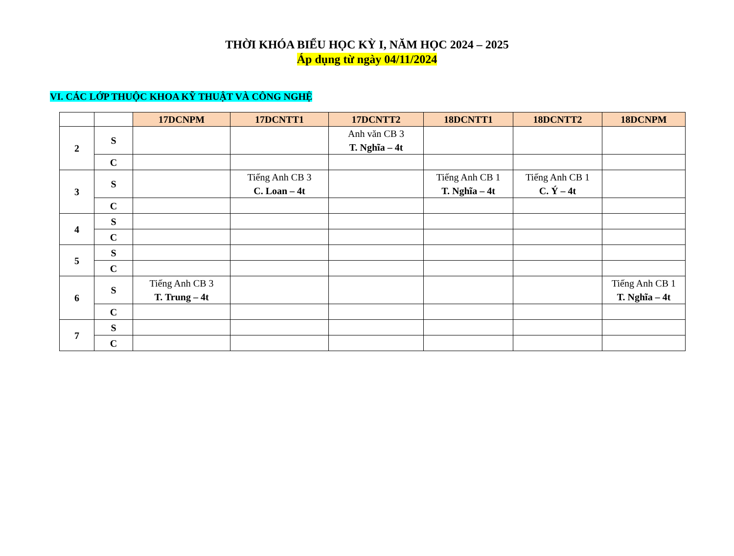THỜI KHÓA BIỂU HỌC KỲ I, NĂM HỌC 2024 – 2025
Áp dụng từ ngày 04/11/2024
VI. CÁC LỚP THUỘC KHOA KỸ THUẬT VÀ CÔNG NGHỆ
| | | 17DCNPM | 17DCNTT1 | 17DCNTT2 | 18DCNTT1 | 18DCNTT2 | 18DCNPM |
| 2 | S | | | Anh văn CB 3 T. Nghĩa – 4t | | | |
| | C | | | | | | |
| 3 | S | | Tiếng Anh CB 3 C. Loan – 4t | | Tiếng Anh CB 1 T. Nghĩa – 4t | Tiếng Anh CB 1 C. Ý – 4t | |
| | C | | | | | | |
| 4 | S | | | | | | |
| | C | | | | | | |
| 5 | S | | | | | | |
| | C | | | | | | |
| 6 | S | Tiếng Anh CB 3 T. Trung – 4t | | | | | Tiếng Anh CB 1 T. Nghĩa – 4t |
| | C | | | | | | |
| 7 | S | | | | | | |
| | C | | | | | | |